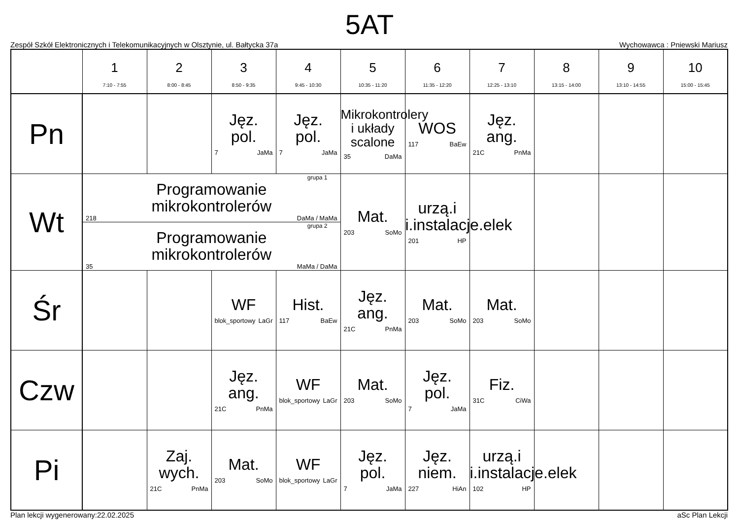5AT
Zespół Szkół Elektronicznych i Telekomunikacyjnych w Olsztynie, ul. Bałtycka 37a Wychowawca : Pniewski Mariusz
| | 1 7:10 - 7:55 | 2 8:00 - 8:45 | 3 8:50 - 9:35 | 4 9:45 - 10:30 | 5 10:35 - 11:20 | 6 11:35 - 12:20 | 7 12:25 - 13:10 | 8 13:15 - 14:00 | 9 13:10 - 14:55 | 10 15:00 - 15:45 |
| --- | --- | --- | --- | --- | --- | --- | --- | --- | --- | --- |
| Pn | | | Jęz. pol. 7 JaMa | Jęz. pol. 7 JaMa | Mikrokontrolery i układy scalone 35 DaMa | WOS 117 BaEw | Jęz. ang. 21C PnMa | | | |
| Wt | grupa 1 Programowanie mikrokontrolerów 218 DaMa / MaMa | | | | Mat. 203 SoMo | urzą.i i.instalacje.elek 201 HP | | | | |
| | grupa 2 Programowanie mikrokontrolerów 35 MaMa / DaMa | | | | | | | | | |
| Śr | | | WF blok_sportowy LaGr | Hist. 117 BaEw | Jęz. ang. 21C PnMa | Mat. 203 SoMo | Mat. 203 SoMo | | | |
| Czw | | | Jęz. ang. 21C PnMa | WF blok_sportowy LaGr | Mat. 203 SoMo | Jęz. pol. 7 JaMa | Fiz. 31C CiWa | | | |
| Pi | | Zaj. wych. 21C PnMa | Mat. 203 SoMo | WF blok_sportowy LaGr | Jęz. pol. 7 JaMa | Jęz. niem. 227 HiAn | urzą.i i.instalacje.elek 102 HP | | | |
Plan lekcji wygenerowany:22.02.2025 aSc Plan Lekcji